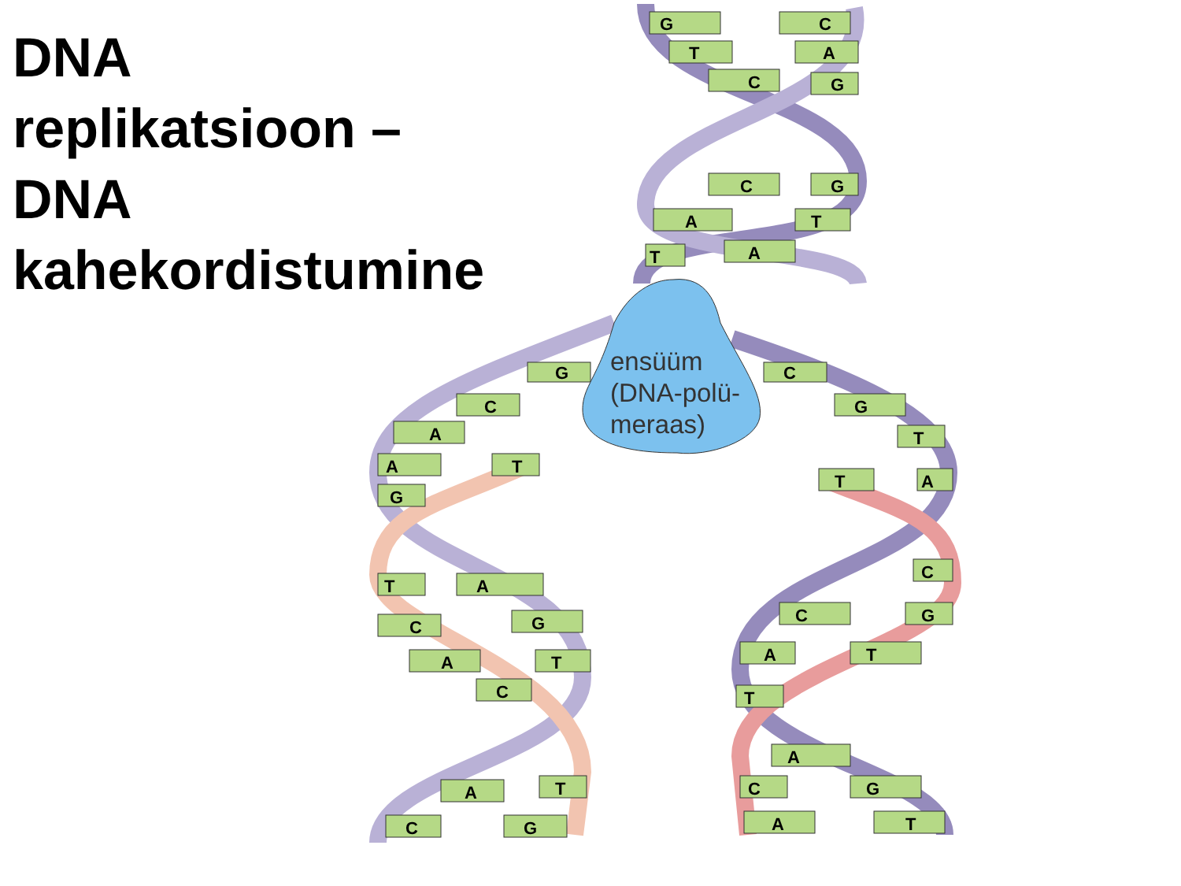DNA
replikatsioon –
DNA
kahekordistumine
G
C
T
A
C
G
C
G
A
T
T
A
G
C
C
G
A
T
A
T
T
A
G
T
A
C
G
A
T
C
C
C
G
A
T
T
A
C
G
A
T
A
T
C
G
ensüüm
(DNA-polü-
meraas)